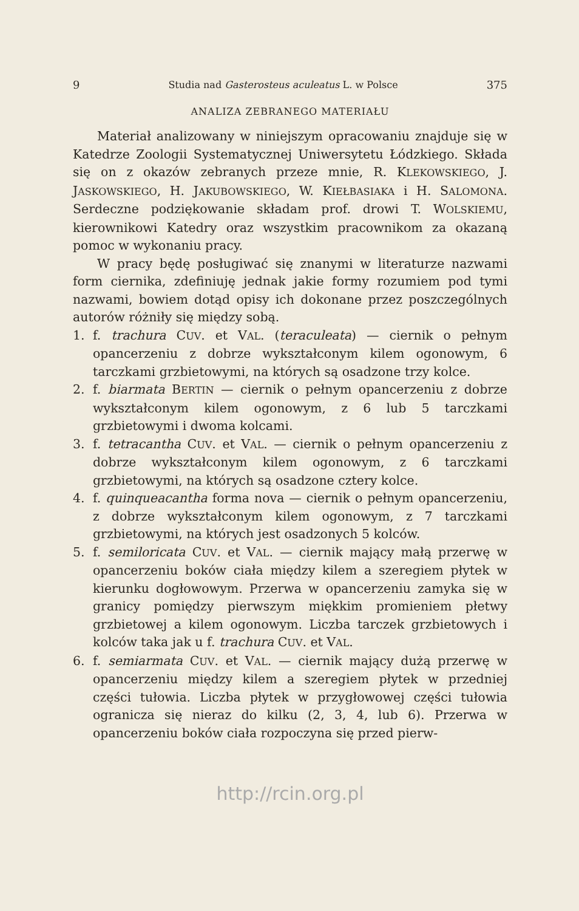9 Studia nad Gasterosteus aculeatus L. w Polsce 375
ANALIZA ZEBRANEGO MATERIAŁU
Materiał analizowany w niniejszym opracowaniu znajduje się w Katedrze Zoologii Systematycznej Uniwersytetu Łódzkiego. Składa się on z okazów zebranych przeze mnie, R. KLEKOWSKIEGO, J. JASKOWSKIEGO, H. JAKUBOWSKIEGO, W. KIEŁBASIAKA i H. SALOMONA. Serdeczne podziękowanie składam prof. drowi T. WOLSKIEMU, kierownikowi Katedry oraz wszystkim pracownikom za okazaną pomoc w wykonaniu pracy.
W pracy będę posługiwać się znanymi w literaturze nazwami form ciernika, zdefiniuję jednak jakie formy rozumiem pod tymi nazwami, bowiem dotąd opisy ich dokonane przez poszczególnych autorów różniły się między sobą.
1. f. trachura CUV. et VAL. (teraculeata) — ciernik o pełnym opancerzeniu z dobrze wykształconym kilem ogonowym, 6 tarczkami grzbietowymi, na których są osadzone trzy kolce.
2. f. biarmata BERTIN — ciernik o pełnym opancerzeniu z dobrze wykształconym kilem ogonowym, z 6 lub 5 tarczkami grzbietowymi i dwoma kolcami.
3. f. tetracantha CUV. et VAL. — ciernik o pełnym opancerzeniu z dobrze wykształconym kilem ogonowym, z 6 tarczkami grzbietowymi, na których są osadzone cztery kolce.
4. f. quinqueacantha forma nova — ciernik o pełnym opancerzeniu, z dobrze wykształconym kilem ogonowym, z 7 tarczkami grzbietowymi, na których jest osadzonych 5 kolców.
5. f. semiloricata CUV. et VAL. — ciernik mający małą przerwę w opancerzeniu boków ciała między kilem a szeregiem płytek w kierunku dogłowowym. Przerwa w opancerzeniu zamyka się w granicy pomiędzy pierwszym miękkim promieniem płetwy grzbietowej a kilem ogonowym. Liczba tarczek grzbietowych i kolców taka jak u f. trachura CUV. et VAL.
6. f. semiarmata CUV. et VAL. — ciernik mający dużą przerwę w opancerzeniu między kilem a szeregiem płytek w przedniej części tułowia. Liczba płytek w przygłowowej części tułowia ogranicza się nieraz do kilku (2, 3, 4, lub 6). Przerwa w opancerzeniu boków ciała rozpoczyna się przed pierw-
http://rcin.org.pl